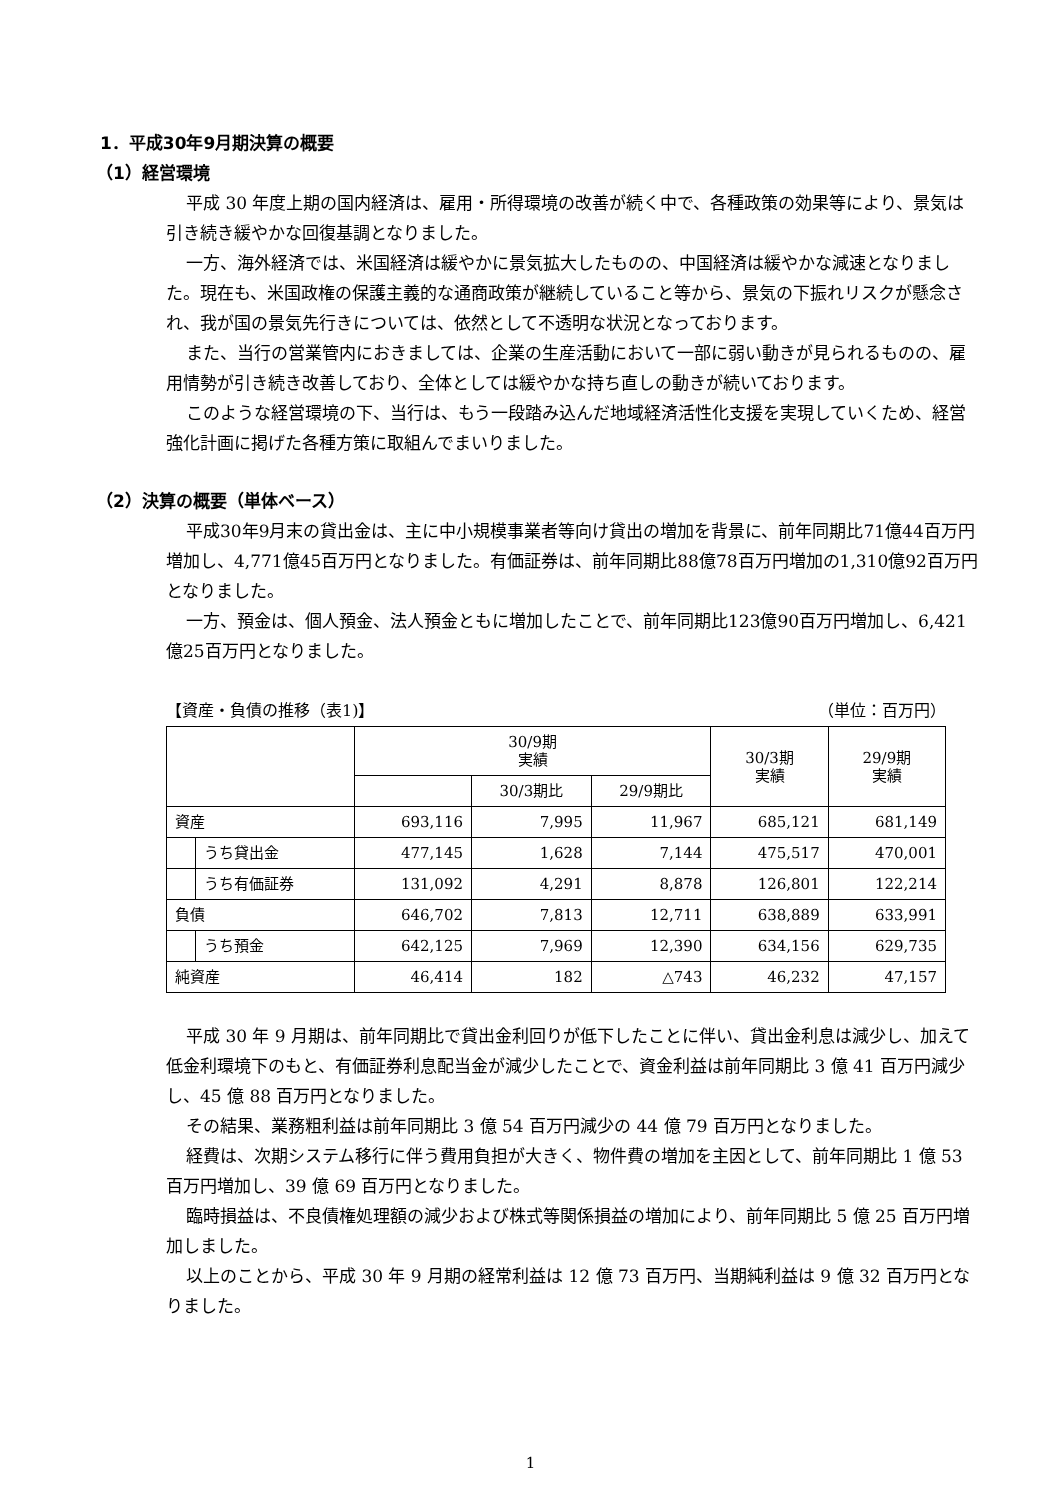1．平成30年9月期決算の概要
（1）経営環境
平成 30 年度上期の国内経済は、雇用・所得環境の改善が続く中で、各種政策の効果等により、景気は引き続き緩やかな回復基調となりました。
一方、海外経済では、米国経済は緩やかに景気拡大したものの、中国経済は緩やかな減速となりました。現在も、米国政権の保護主義的な通商政策が継続していること等から、景気の下振れリスクが懸念され、我が国の景気先行きについては、依然として不透明な状況となっております。
また、当行の営業管内におきましては、企業の生産活動において一部に弱い動きが見られるものの、雇用情勢が引き続き改善しており、全体としては緩やかな持ち直しの動きが続いております。
このような経営環境の下、当行は、もう一段踏み込んだ地域経済活性化支援を実現していくため、経営強化計画に掲げた各種方策に取組んでまいりました。
（2）決算の概要（単体ベース）
平成30年9月末の貸出金は、主に中小規模事業者等向け貸出の増加を背景に、前年同期比71億44百万円増加し、4,771億45百万円となりました。有価証券は、前年同期比88億78百万円増加の1,310億92百万円となりました。
一方、預金は、個人預金、法人預金ともに増加したことで、前年同期比123億90百万円増加し、6,421億25百万円となりました。
【資産・負債の推移（表1)】 （単位：百万円）
| | | 30/9期 実績 | | | 30/3期 実績 | 29/9期 実績 |
| --- | --- | --- | --- | --- | --- | --- |
| | | | 30/3期比 | 29/9期比 | | |
| 資産 | | 693,116 | 7,995 | 11,967 | 685,121 | 681,149 |
| | うち貸出金 | 477,145 | 1,628 | 7,144 | 475,517 | 470,001 |
| | うち有価証券 | 131,092 | 4,291 | 8,878 | 126,801 | 122,214 |
| 負債 | | 646,702 | 7,813 | 12,711 | 638,889 | 633,991 |
| | うち預金 | 642,125 | 7,969 | 12,390 | 634,156 | 629,735 |
| 純資産 | | 46,414 | 182 | △743 | 46,232 | 47,157 |
平成 30 年 9 月期は、前年同期比で貸出金利回りが低下したことに伴い、貸出金利息は減少し、加えて低金利環境下のもと、有価証券利息配当金が減少したことで、資金利益は前年同期比 3 億 41 百万円減少し、45 億 88 百万円となりました。
その結果、業務粗利益は前年同期比 3 億 54 百万円減少の 44 億 79 百万円となりました。
経費は、次期システム移行に伴う費用負担が大きく、物件費の増加を主因として、前年同期比 1 億 53 百万円増加し、39 億 69 百万円となりました。
臨時損益は、不良債権処理額の減少および株式等関係損益の増加により、前年同期比 5 億 25 百万円増加しました。
以上のことから、平成 30 年 9 月期の経常利益は 12 億 73 百万円、当期純利益は 9 億 32 百万円となりました。
1